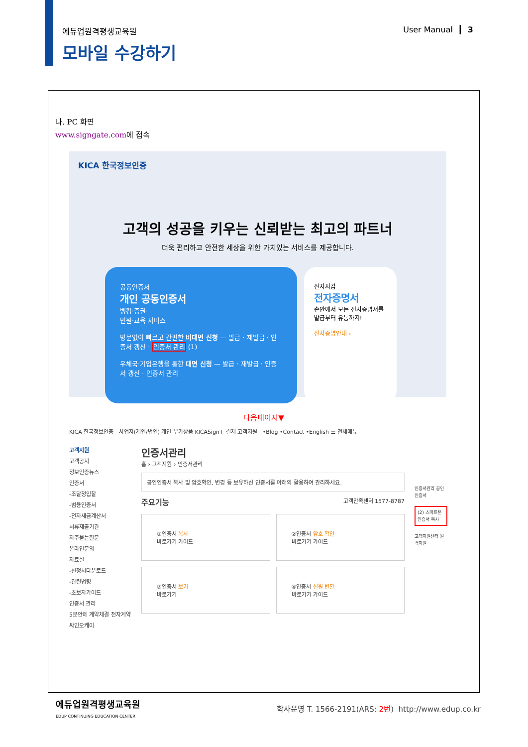에듀업원격평생교육원
모바일 수강하기
User Manual ┃ 3
나. PC 화면
www.signgate.com에 접속
KICA 한국정보인증
고객의 성공을 키우는 신뢰받는 최고의 파트너
더욱 편리하고 안전한 세상을 위한 가치있는 서비스를 제공합니다.
공동인증서
개인 공동인증서
뱅킹·증권·
민원·교육 서비스
방문없이 빠르고 간편한 비대면 신청 — 발급 · 재발급 · 인증서 갱신 · 인증서 관리 (1)
우체국·기업은행을 통한 대면 신청 — 발급 · 재발급 · 인증서 갱신 · 인증서 관리
전자지갑
전자증명서
손안에서 모든 전자증명서를 발급부터 유통까지!
전자증명안내 ›
다음페이지▼
KICA 한국정보인증 사업자(개인/법인) 개인 부가상품 KICASign+ 결제 고객지원 •Blog •Contact •English ☰ 전체메뉴
고객지원
고객공지
정보인증뉴스
인증서
-조달청입찰
-범용인증서
-전자세금계산서
서류제출기관
자주묻는질문
온라인문의
자료실
-신청서다운로드
-관련법령
-초보자가이드
인증서 관리
5분안에 계약체결 전자계약 싸인오케이
인증서관리
홈 › 고객지원 › 인증서관리
공인인증서 복사 및 암호확인, 변경 등 보유하신 인증서를 아래의 활용하여 관리하세요.
주요기능 고객만족센터 1577-8787
①인증서 복사
바로가기 가이드
②인증서 암호 확인
바로가기 가이드
③인증서 보기
바로가기
④인증서 신원 변환
바로가기 가이드
인증서관리 공인인증서
(2) 스마트폰 인증서 복사
고객지원센터 원격지원
에듀업원격평생교육원
EDUP CONTINUING EDUCATION CENTER
학사운영 T. 1566-2191(ARS: 2번) http://www.edup.co.kr